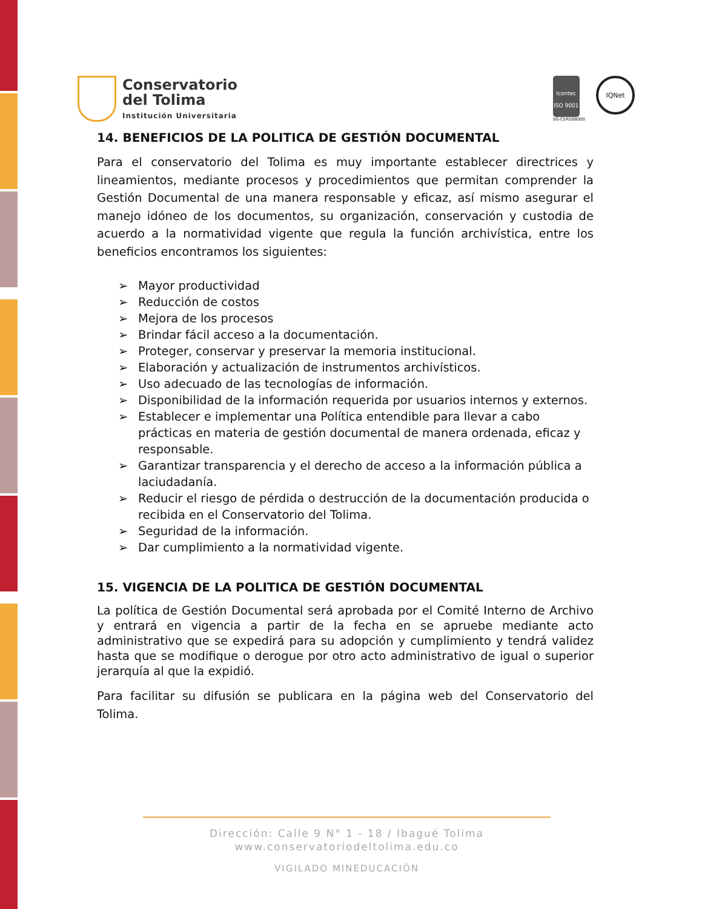Conservatorio
del Tolima
Institución Universitaria
icontec
ISO 9001
SG-CER568000
IQNet
14. BENEFICIOS DE LA POLITICA DE GESTIÓN DOCUMENTAL
Para el conservatorio del Tolima es muy importante establecer directrices y lineamientos, mediante procesos y procedimientos que permitan comprender la Gestión Documental de una manera responsable y eficaz, así mismo asegurar el manejo idóneo de los documentos, su organización, conservación y custodia de acuerdo a la normatividad vigente que regula la función archivística, entre los beneficios encontramos los siguientes:
➢ Mayor productividad
➢ Reducción de costos
➢ Mejora de los procesos
➢ Brindar fácil acceso a la documentación.
➢ Proteger, conservar y preservar la memoria institucional.
➢ Elaboración y actualización de instrumentos archivísticos.
➢ Uso adecuado de las tecnologías de información.
➢ Disponibilidad de la información requerida por usuarios internos y externos.
➢ Establecer e implementar una Política entendible para llevar a cabo prácticas en materia de gestión documental de manera ordenada, eficaz y responsable.
➢ Garantizar transparencia y el derecho de acceso a la información pública a laciudadanía.
➢ Reducir el riesgo de pérdida o destrucción de la documentación producida o recibida en el Conservatorio del Tolima.
➢ Seguridad de la información.
➢ Dar cumplimiento a la normatividad vigente.
15. VIGENCIA DE LA POLITICA DE GESTIÓN DOCUMENTAL
La política de Gestión Documental será aprobada por el Comité Interno de Archivo y entrará en vigencia a partir de la fecha en se apruebe mediante acto administrativo que se expedirá para su adopción y cumplimiento y tendrá validez hasta que se modifique o derogue por otro acto administrativo de igual o superior jerarquía al que la expidió.
Para facilitar su difusión se publicara en la página web del Conservatorio del Tolima.
Dirección: Calle 9 N° 1 - 18 / Ibagué Tolima
www.conservatoriodeltolima.edu.co
VIGILADO MINEDUCACIÓN